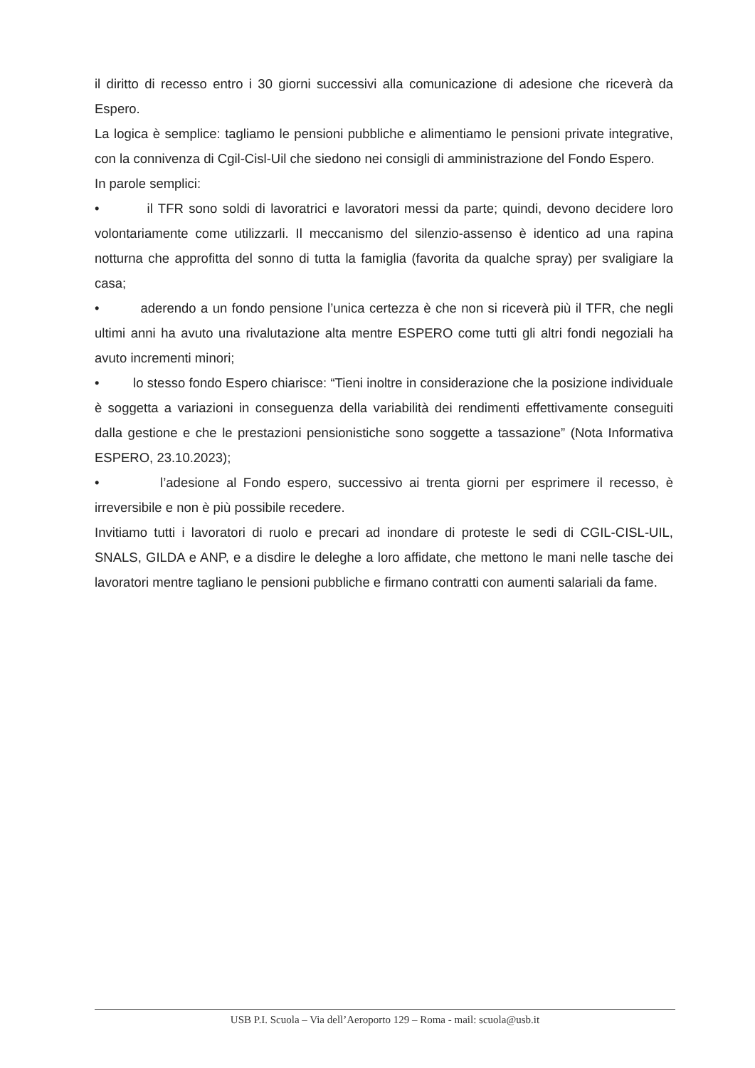il diritto di recesso entro i 30 giorni successivi alla comunicazione di adesione che riceverà da Espero.
La logica è semplice: tagliamo le pensioni pubbliche e alimentiamo le pensioni private integrative, con la connivenza di Cgil-Cisl-Uil che siedono nei consigli di amministrazione del Fondo Espero.
In parole semplici:
• il TFR sono soldi di lavoratrici e lavoratori messi da parte; quindi, devono decidere loro volontariamente come utilizzarli. Il meccanismo del silenzio-assenso è identico ad una rapina notturna che approfitta del sonno di tutta la famiglia (favorita da qualche spray) per svaligiare la casa;
• aderendo a un fondo pensione l’unica certezza è che non si riceverà più il TFR, che negli ultimi anni ha avuto una rivalutazione alta mentre ESPERO come tutti gli altri fondi negoziali ha avuto incrementi minori;
• lo stesso fondo Espero chiarisce: “Tieni inoltre in considerazione che la posizione individuale è soggetta a variazioni in conseguenza della variabilità dei rendimenti effettivamente conseguiti dalla gestione e che le prestazioni pensionistiche sono soggette a tassazione” (Nota Informativa ESPERO, 23.10.2023);
• l’adesione al Fondo espero, successivo ai trenta giorni per esprimere il recesso, è irreversibile e non è più possibile recedere.
Invitiamo tutti i lavoratori di ruolo e precari ad inondare di proteste le sedi di CGIL-CISL-UIL, SNALS, GILDA e ANP, e a disdire le deleghe a loro affidate, che mettono le mani nelle tasche dei lavoratori mentre tagliano le pensioni pubbliche e firmano contratti con aumenti salariali da fame.
USB P.I. Scuola – Via dell’Aeroporto 129 – Roma - mail: scuola@usb.it